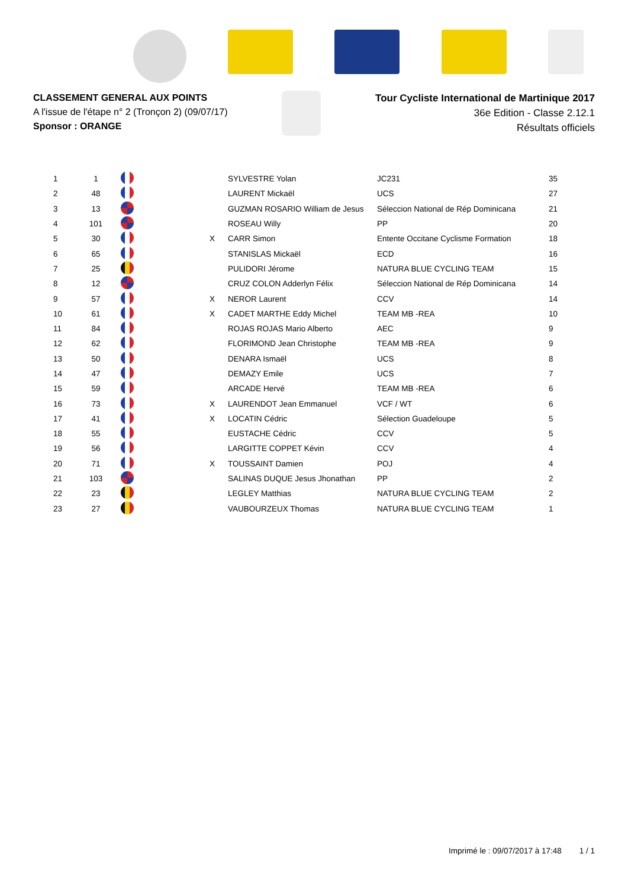CLASSEMENT GENERAL AUX POINTS
A l'issue de l'étape n° 2 (Tronçon 2) (09/07/17)
Sponsor : ORANGE
Tour Cycliste International de Martinique 2017
36e Edition - Classe 2.12.1
Résultats officiels
| 1 | 1 | | | SYLVESTRE Yolan | JC231 | 35 |
| 2 | 48 | | | LAURENT Mickaël | UCS | 27 |
| 3 | 13 | | | GUZMAN ROSARIO William de Jesus | Séleccion National de Rép Dominicana | 21 |
| 4 | 101 | | | ROSEAU Willy | PP | 20 |
| 5 | 30 | | X | CARR Simon | Entente Occitane Cyclisme Formation | 18 |
| 6 | 65 | | | STANISLAS Mickaël | ECD | 16 |
| 7 | 25 | | | PULIDORI Jérome | NATURA BLUE CYCLING TEAM | 15 |
| 8 | 12 | | | CRUZ COLON Adderlyn Félix | Séleccion National de Rép Dominicana | 14 |
| 9 | 57 | | X | NEROR Laurent | CCV | 14 |
| 10 | 61 | | X | CADET MARTHE Eddy Michel | TEAM MB -REA | 10 |
| 11 | 84 | | | ROJAS ROJAS Mario Alberto | AEC | 9 |
| 12 | 62 | | | FLORIMOND Jean Christophe | TEAM MB -REA | 9 |
| 13 | 50 | | | DENARA Ismaël | UCS | 8 |
| 14 | 47 | | | DEMAZY Emile | UCS | 7 |
| 15 | 59 | | | ARCADE Hervé | TEAM MB -REA | 6 |
| 16 | 73 | | X | LAURENDOT Jean Emmanuel | VCF / WT | 6 |
| 17 | 41 | | X | LOCATIN Cédric | Sélection Guadeloupe | 5 |
| 18 | 55 | | | EUSTACHE Cédric | CCV | 5 |
| 19 | 56 | | | LARGITTE COPPET Kévin | CCV | 4 |
| 20 | 71 | | X | TOUSSAINT Damien | POJ | 4 |
| 21 | 103 | | | SALINAS DUQUE Jesus Jhonathan | PP | 2 |
| 22 | 23 | | | LEGLEY Matthias | NATURA BLUE CYCLING TEAM | 2 |
| 23 | 27 | | | VAUBOURZEUX Thomas | NATURA BLUE CYCLING TEAM | 1 |
Imprimé le : 09/07/2017 à 17:48 1 / 1